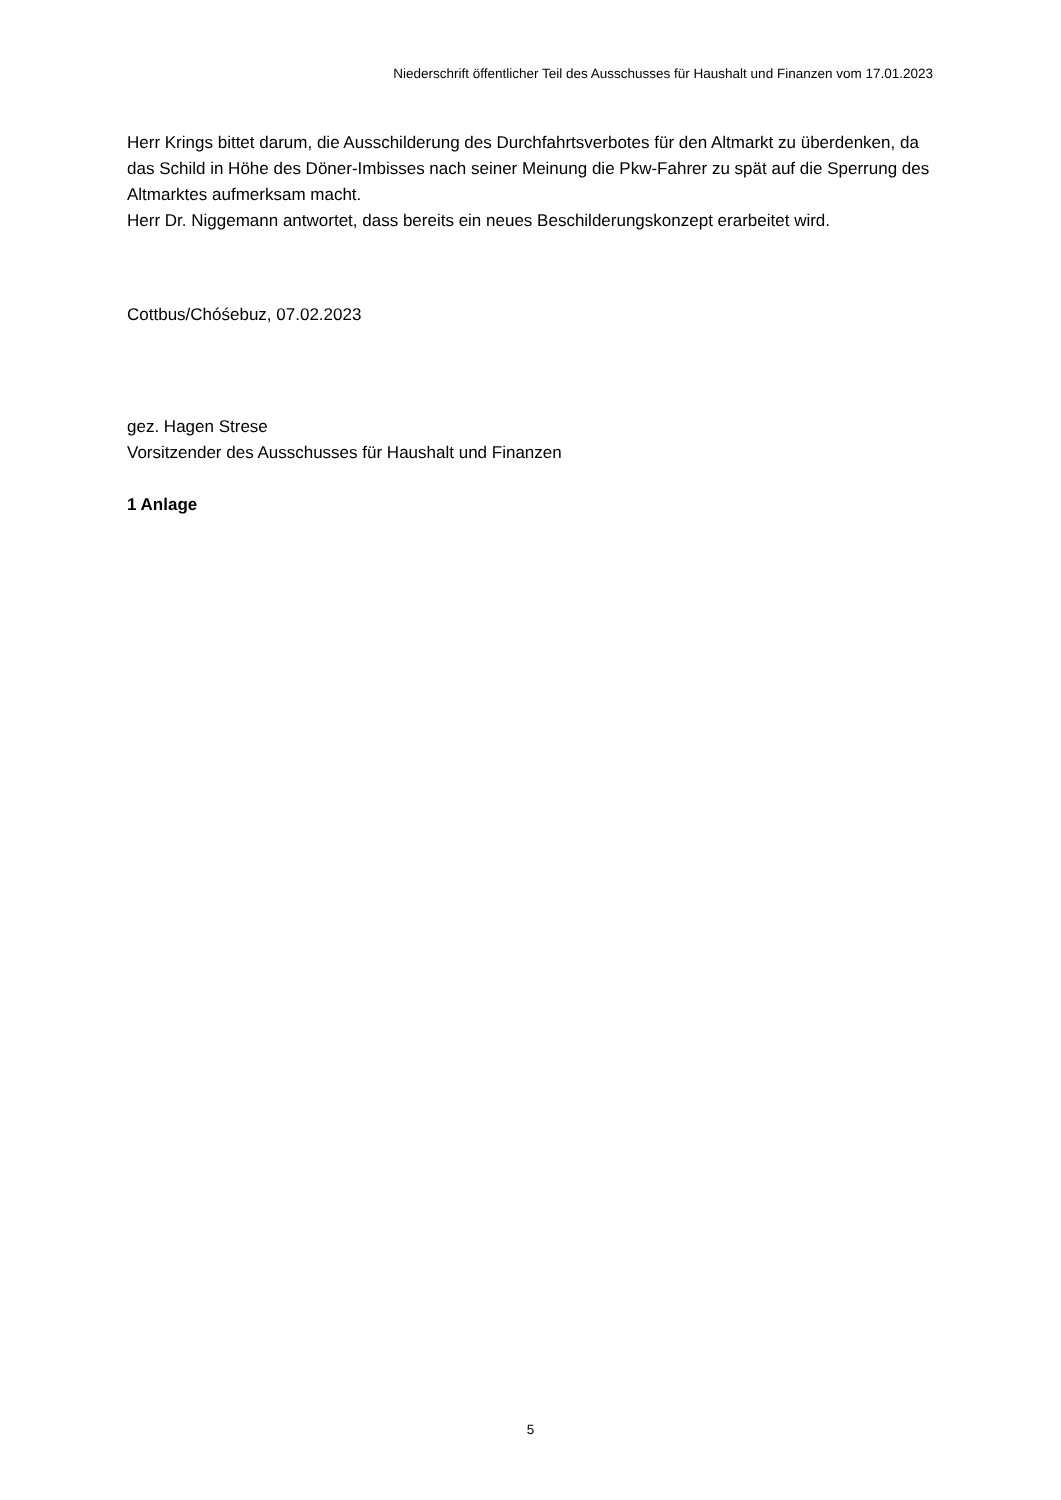Niederschrift öffentlicher Teil des Ausschusses für Haushalt und Finanzen vom 17.01.2023
Herr Krings bittet darum, die Ausschilderung des Durchfahrtsverbotes für den Altmarkt zu überdenken, da das Schild in Höhe des Döner-Imbisses nach seiner Meinung die Pkw-Fahrer zu spät auf die Sperrung des Altmarktes aufmerksam macht.
Herr Dr. Niggemann antwortet, dass bereits ein neues Beschilderungskonzept erarbeitet wird.
Cottbus/Chóśebuz, 07.02.2023
gez. Hagen Strese
Vorsitzender des Ausschusses für Haushalt und Finanzen
1 Anlage
5